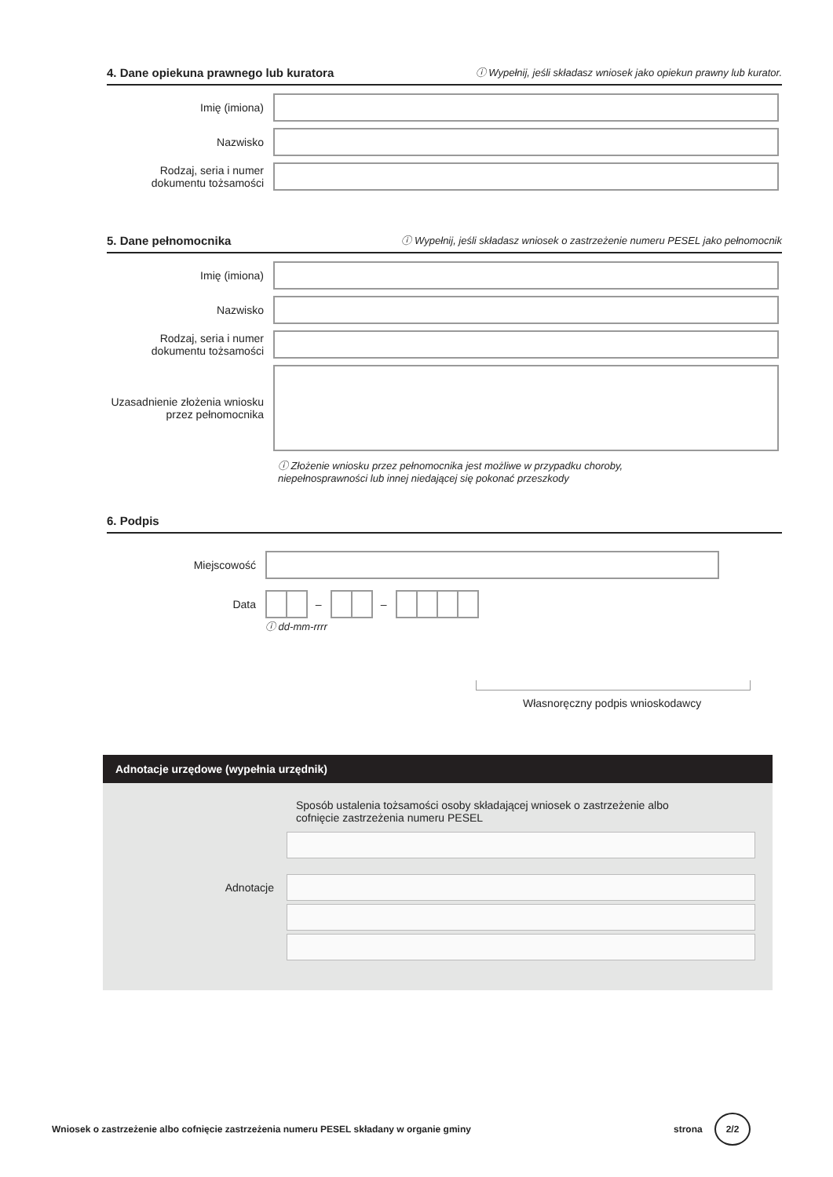4. Dane opiekuna prawnego lub kuratora ⓘ Wypełnij, jeśli składasz wniosek jako opiekun prawny lub kurator.
Imię (imiona)
Nazwisko
Rodzaj, seria i numer dokumentu tożsamości
5. Dane pełnomocnika ⓘ Wypełnij, jeśli składasz wniosek o zastrzeżenie numeru PESEL jako pełnomocnik
Imię (imiona)
Nazwisko
Rodzaj, seria i numer dokumentu tożsamości
Uzasadnienie złożenia wniosku przez pełnomocnika
ⓘ Złożenie wniosku przez pełnomocnika jest możliwe w przypadku choroby,
niepełnosprawności lub innej niedającej się pokonać przeszkody
6. Podpis
Miejscowość
Data
– –
ⓘ dd-mm-rrrr
Własnoręczny podpis wnioskodawcy
Adnotacje urzędowe (wypełnia urzędnik)
Sposób ustalenia tożsamości osoby składającej wniosek o zastrzeżenie albo
cofnięcie zastrzeżenia numeru PESEL
Adnotacje
Wniosek o zastrzeżenie albo cofnięcie zastrzeżenia numeru PESEL składany w organie gminy strona 2/2